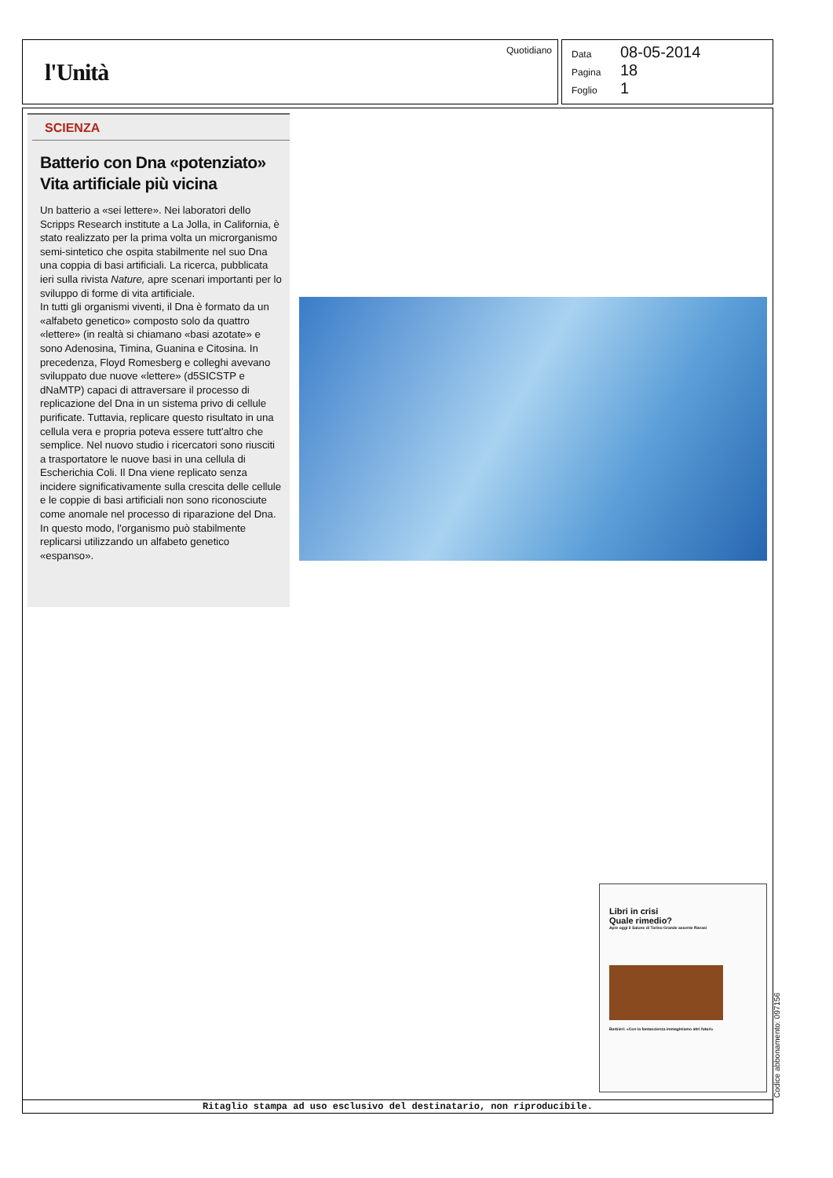l'Unità
Quotidiano
Data 08-05-2014
Pagina 18
Foglio 1
SCIENZA
Batterio con Dna «potenziato» Vita artificiale più vicina
Un batterio a «sei lettere». Nei laboratori dello Scripps Research institute a La Jolla, in California, è stato realizzato per la prima volta un microrganismo semi-sintetico che ospita stabilmente nel suo Dna una coppia di basi artificiali. La ricerca, pubblicata ieri sulla rivista Nature, apre scenari importanti per lo sviluppo di forme di vita artificiale.
In tutti gli organismi viventi, il Dna è formato da un «alfabeto genetico» composto solo da quattro «lettere» (in realtà si chiamano «basi azotate» e sono Adenosina, Timina, Guanina e Citosina. In precedenza, Floyd Romesberg e colleghi avevano sviluppato due nuove «lettere» (d5SICSTP e dNaMTP) capaci di attraversare il processo di replicazione del Dna in un sistema privo di cellule purificate. Tuttavia, replicare questo risultato in una cellula vera e propria poteva essere tutt'altro che semplice. Nel nuovo studio i ricercatori sono riusciti a trasportatore le nuove basi in una cellula di Escherichia Coli. Il Dna viene replicato senza incidere significativamente sulla crescita delle cellule e le coppie di basi artificiali non sono riconosciute come anomale nel processo di riparazione del Dna. In questo modo, l'organismo può stabilmente replicarsi utilizzando un alfabeto genetico «espanso».
Libri in crisi
Quale rimedio?
Apre oggi il Salone di Torino Grande assente Ravasi
Barbieri: «Con la fantascienza immaginiamo altri futuri»
Ritaglio stampa ad uso esclusivo del destinatario, non riproducibile. Codice abbonamento: 097156